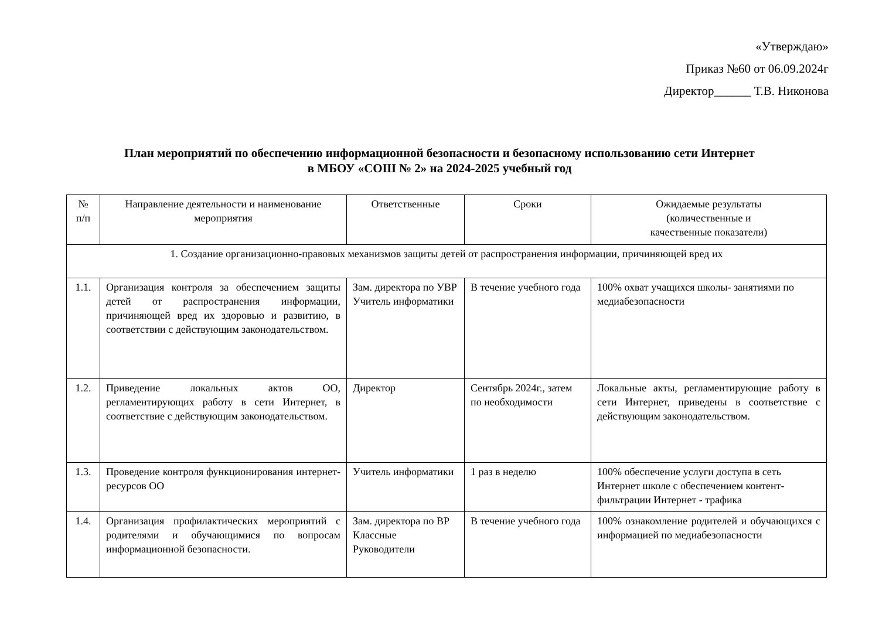«Утверждаю»
Приказ №60 от 06.09.2024г
Директор______ Т.В. Никонова
План мероприятий по обеспечению информационной безопасности и безопасному использованию сети Интернет
в МБОУ «СОШ № 2» на 2024-2025 учебный год
| № п/п | Направление деятельности и наименование мероприятия | Ответственные | Сроки | Ожидаемые результаты (количественные и качественные показатели) |
| --- | --- | --- | --- | --- |
| 1. Создание организационно-правовых механизмов защиты детей от распространения информации, причиняющей вред их | | | | |
| 1.1. | Организация контроля за обеспечением защиты детей от распространения информации, причиняющей вред их здоровью и развитию, в соответствии с действующим законодательством. | Зам. директора по УВР Учитель информатики | В течение учебного года | 100% охват учащихся школы- занятиями по медиабезопасности |
| 1.2. | Приведение локальных актов ОО, регламентирующих работу в сети Интернет, в соответствие с действующим законодательством. | Директор | Сентябрь 2024г., затем по необходимости | Локальные акты, регламентирующие работу в сети Интернет, приведены в соответствие с действующим законодательством. |
| 1.3. | Проведение контроля функционирования интернет-ресурсов ОО | Учитель информатики | 1 раз в неделю | 100% обеспечение услуги доступа в сеть Интернет школе с обеспечением контент-фильтрации Интернет - трафика |
| 1.4. | Организация профилактических мероприятий с родителями и обучающимися по вопросам информационной безопасности. | Зам. директора по ВР Классные Руководители | В течение учебного года | 100% ознакомление родителей и обучающихся с информацией по медиабезопасности |